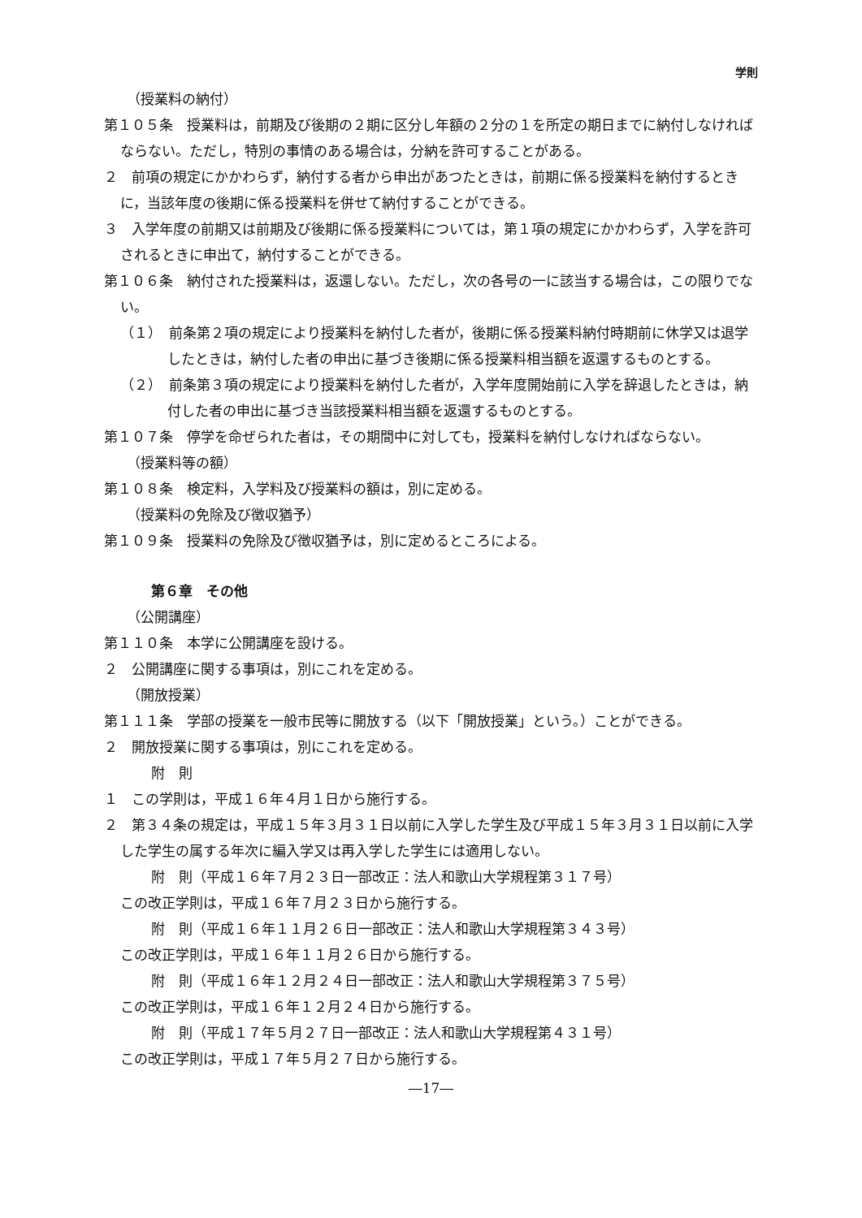学則
（授業料の納付）
第１０５条　授業料は，前期及び後期の２期に区分し年額の２分の１を所定の期日までに納付しなければならない。ただし，特別の事情のある場合は，分納を許可することがある。
２　前項の規定にかかわらず，納付する者から申出があつたときは，前期に係る授業料を納付するときに，当該年度の後期に係る授業料を併せて納付することができる。
３　入学年度の前期又は前期及び後期に係る授業料については，第１項の規定にかかわらず，入学を許可されるときに申出て，納付することができる。
第１０６条　納付された授業料は，返還しない。ただし，次の各号の一に該当する場合は，この限りでない。
（１）　前条第２項の規定により授業料を納付した者が，後期に係る授業料納付時期前に休学又は退学したときは，納付した者の申出に基づき後期に係る授業料相当額を返還するものとする。
（２）　前条第３項の規定により授業料を納付した者が，入学年度開始前に入学を辞退したときは，納付した者の申出に基づき当該授業料相当額を返還するものとする。
第１０７条　停学を命ぜられた者は，その期間中に対しても，授業料を納付しなければならない。
（授業料等の額）
第１０８条　検定料，入学料及び授業料の額は，別に定める。
（授業料の免除及び徴収猶予）
第１０９条　授業料の免除及び徴収猶予は，別に定めるところによる。
第６章　その他
（公開講座）
第１１０条　本学に公開講座を設ける。
２　公開講座に関する事項は，別にこれを定める。
（開放授業）
第１１１条　学部の授業を一般市民等に開放する（以下「開放授業」という。）ことができる。
２　開放授業に関する事項は，別にこれを定める。
附　則
１　この学則は，平成１６年４月１日から施行する。
２　第３４条の規定は，平成１５年３月３１日以前に入学した学生及び平成１５年３月３１日以前に入学した学生の属する年次に編入学又は再入学した学生には適用しない。
附　則（平成１６年７月２３日一部改正：法人和歌山大学規程第３１７号）
この改正学則は，平成１６年７月２３日から施行する。
附　則（平成１６年１１月２６日一部改正：法人和歌山大学規程第３４３号）
この改正学則は，平成１６年１１月２６日から施行する。
附　則（平成１６年１２月２４日一部改正：法人和歌山大学規程第３７５号）
この改正学則は，平成１６年１２月２４日から施行する。
附　則（平成１７年５月２７日一部改正：法人和歌山大学規程第４３１号）
この改正学則は，平成１７年５月２７日から施行する。
―17―